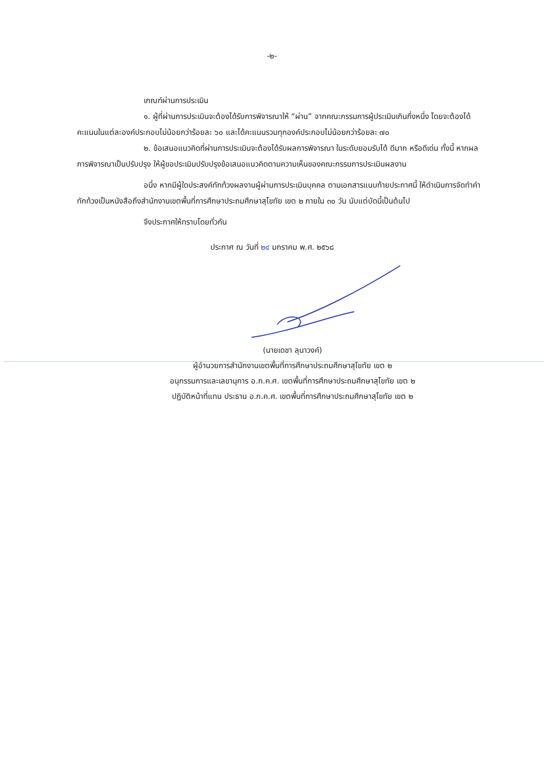-๒-
เกณฑ์ผ่านการประเมิน
๑. ผู้ที่ผ่านการประเมินจะต้องได้รับการพิจารณาให้ “ผ่าน” จากคณะกรรมการผู้ประเมินเกินกึ่งหนึ่ง โดยจะต้องได้คะแนนในแต่ละองค์ประกอบไม่น้อยกว่าร้อยละ ๖๐ และได้คะแนนรวมทุกองค์ประกอบไม่น้อยกว่าร้อยละ ๗๐
๒. ข้อเสนอแนวคิดที่ผ่านการประเมินจะต้องได้รับผลการพิจารณา ในระดับยอมรับได้ ดีมาก หรือดีเด่น ทั้งนี้ หากผลการพิจารณาเป็นปรับปรุง ให้ผู้ขอประเมินปรับปรุงข้อเสนอแนวคิดตามความเห็นของคณะกรรมการประเมินผลงาน
อนึ่ง หากมีผู้ใดประสงค์ทักท้วงผลงานผู้ผ่านการประเมินบุคคล ตามเอกสารแนบท้ายประกาศนี้ ให้ดำเนินการจัดทำคำทักท้วงเป็นหนังสือถึงสำนักงานเขตพื้นที่การศึกษาประถมศึกษาสุโขทัย เขต ๒ ภายใน ๓๐ วัน นับแต่บัดนี้เป็นต้นไป
จึงประกาศให้ทราบโดยทั่วกัน
ประกาศ ณ วันที่ ๒๔ มกราคม พ.ศ. ๒๕๖๘
(นายเดชา ลุนาวงค์)
ผู้อำนวยการสำนักงานเขตพื้นที่การศึกษาประถมศึกษาสุโขทัย เขต ๒
อนุกรรมการและเลขานุการ อ.ก.ค.ศ. เขตพื้นที่การศึกษาประถมศึกษาสุโขทัย เขต ๒
ปฏิบัติหน้าที่แทน ประธาน อ.ก.ค.ศ. เขตพื้นที่การศึกษาประถมศึกษาสุโขทัย เขต ๒